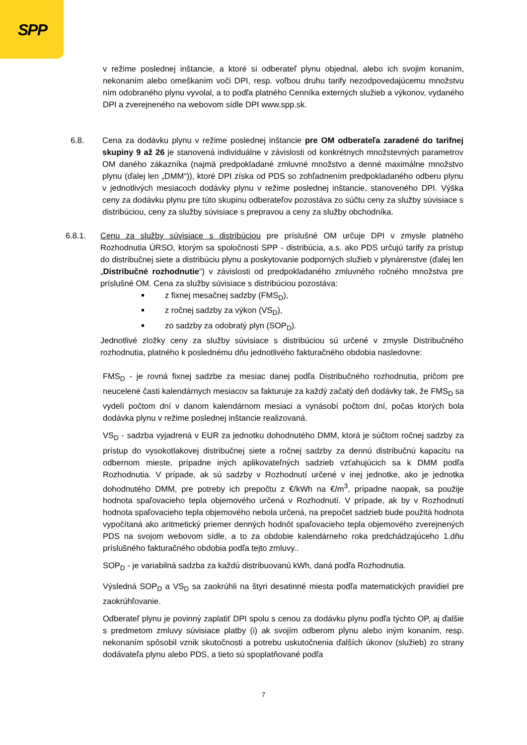SPP
v režime poslednej inštancie, a ktoré si odberateľ plynu objednal, alebo ich svojim konaním, nekonaním alebo omeškaním voči DPI, resp. voľbou druhu tarify nezodpovedajúcemu množstvu ním odobraného plynu vyvolal, a to podľa platného Cenníka externých služieb a výkonov, vydaného DPI a zverejneného na webovom sídle DPI www.spp.sk.
6.8. Cena za dodávku plynu v režime poslednej inštancie pre OM odberateľa zaradené do tarifnej skupiny 9 až 26 je stanovená individuálne v závislosti od konkrétnych množstevných parametrov OM daného zákazníka (najmä predpokladané zmluvné množstvo a denné maximálne množstvo plynu (ďalej len „DMM“)), ktoré DPI získa od PDS so zohľadnením predpokladaného odberu plynu v jednotlivých mesiacoch dodávky plynu v režime poslednej inštancie, stanoveného DPI. Výška ceny za dodávku plynu pre túto skupinu odberateľov pozostáva zo súčtu ceny za služby súvisiace s distribúciou, ceny za služby súvisiace s prepravou a ceny za služby obchodníka.
6.8.1. Cenu za služby súvisiace s distribúciou pre príslušné OM určuje DPI v zmysle platného Rozhodnutia ÚRSO, ktorým sa spoločnosti SPP - distribúcia, a.s. ako PDS určujú tarify za prístup do distribučnej siete a distribúciu plynu a poskytovanie podporných služieb v plynárenstve (ďalej len „Distribučné rozhodnutie“) v závislosti od predpokladaného zmluvného ročného množstva pre príslušné OM. Cena za služby súvisiace s distribúciou pozostáva:
z fixnej mesačnej sadzby (FMS<sub>D</sub>),
z ročnej sadzby za výkon (VS<sub>D</sub>),
zo sadzby za odobratý plyn (SOP<sub>D</sub>).
Jednotlivé zložky ceny za služby súvisiace s distribúciou sú určené v zmysle Distribučného rozhodnutia, platného k poslednému dňu jednotlivého fakturačného obdobia nasledovne:
FMS<sub>D</sub> - je rovná fixnej sadzbe za mesiac danej podľa Distribučného rozhodnutia, pričom pre neucelené časti kalendárnych mesiacov sa fakturuje za každý začatý deň dodávky tak, že FMS<sub>D</sub> sa vydelí počtom dní v danom kalendárnom mesiaci a vynásobí počtom dní, počas ktorých bola dodávka plynu v režime poslednej inštancie realizovaná.
VS<sub>D</sub> - sadzba vyjadrená v EUR za jednotku dohodnutého DMM, ktorá je súčtom ročnej sadzby za prístup do vysokotlakovej distribučnej siete a ročnej sadzby za dennú distribučnú kapacitu na odbernom mieste, prípadne iných aplikovateľných sadzieb vzťahujúcich sa k DMM podľa Rozhodnutia. V prípade, ak sú sadzby v Rozhodnutí určené v inej jednotke, ako je jednotka dohodnutého DMM, pre potreby ich prepočtu z €/kWh na €/m<sup>3</sup>, prípadne naopak, sa použije hodnota spaľovacieho tepla objemového určená v Rozhodnutí. V prípade, ak by v Rozhodnutí hodnota spaľovacieho tepla objemového nebola určená, na prepočet sadzieb bude použitá hodnota vypočítaná ako aritmetický priemer denných hodnôt spaľovacieho tepla objemového zverejnených PDS na svojom webovom sídle, a to za obdobie kalendárneho roka predchádzajúceho 1.dňu príslušného fakturačného obdobia podľa tejto zmluvy..
SOP<sub>D</sub> - je variabilná sadzba za každú distribuovanú kWh, daná podľa Rozhodnutia.
Výsledná SOP<sub>D</sub> a VS<sub>D</sub> sa zaokrúhli na štyri desatinné miesta podľa matematických pravidiel pre zaokrúhľovanie.
Odberateľ plynu je povinný zaplatiť DPI spolu s cenou za dodávku plynu podľa týchto OP, aj ďalšie s predmetom zmluvy súvisiace platby (i) ak svojím odberom plynu alebo iným konaním, resp. nekonaním spôsobil vznik skutočnosti a potrebu uskutočnenia ďalších úkonov (služieb) zo strany dodávateľa plynu alebo PDS, a tieto sú spoplatňované podľa
7